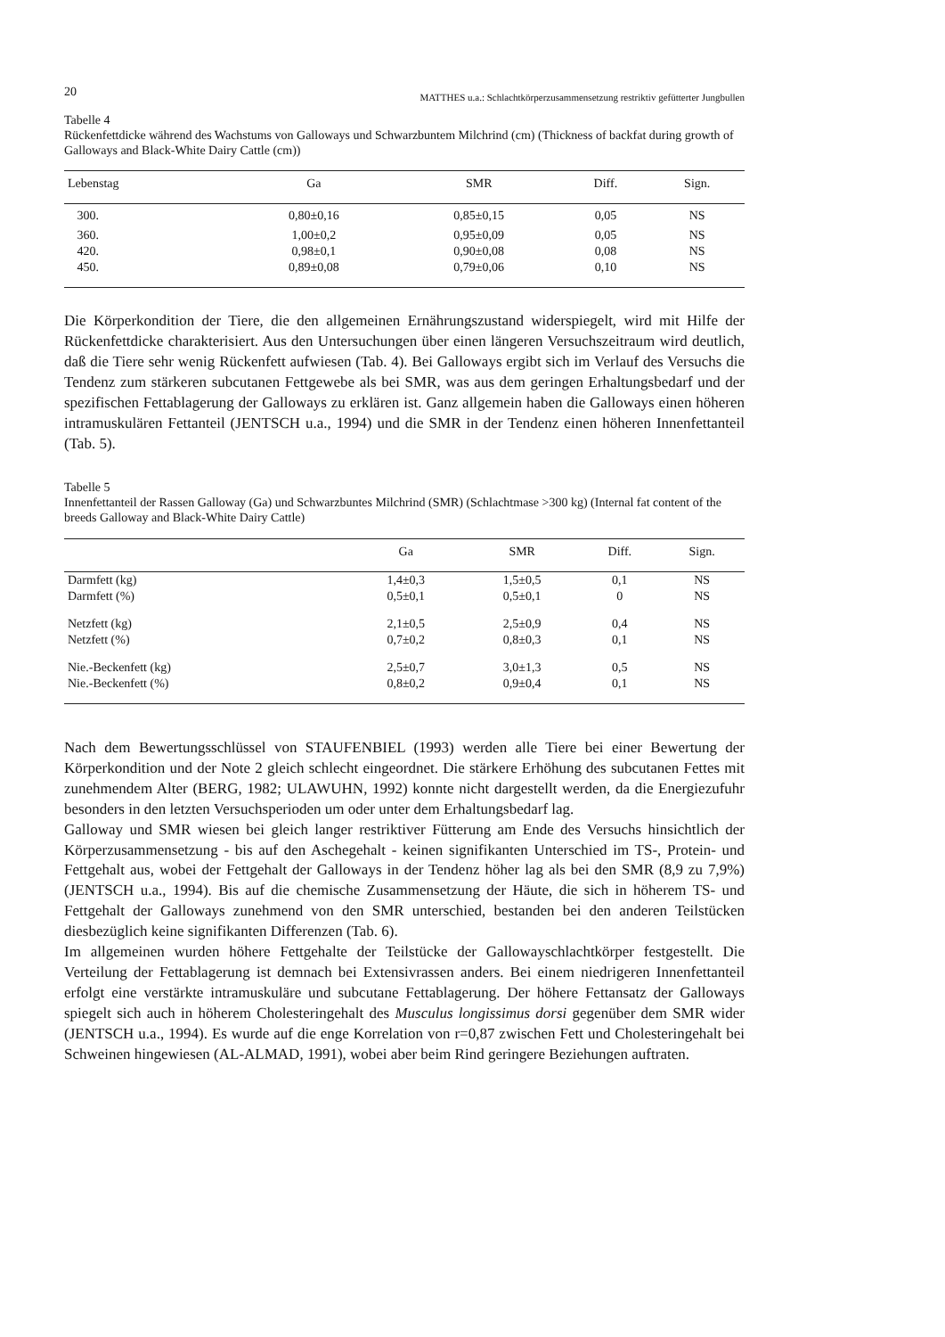20 MATTHES u.a.: Schlachtkörperzusammensetzung restriktiv gefütterter Jungbullen
Tabelle 4
Rückenfettdicke während des Wachstums von Galloways und Schwarzbuntem Milchrind (cm) (Thickness of backfat during growth of Galloways and Black-White Dairy Cattle (cm))
| Lebenstag | Ga | SMR | Diff. | Sign. |
| --- | --- | --- | --- | --- |
| 300. | 0,80±0,16 | 0,85±0,15 | 0,05 | NS |
| 360. | 1,00±0,2 | 0,95±0,09 | 0,05 | NS |
| 420. | 0,98±0,1 | 0,90±0,08 | 0,08 | NS |
| 450. | 0,89±0,08 | 0,79±0,06 | 0,10 | NS |
Die Körperkondition der Tiere, die den allgemeinen Ernährungszustand widerspiegelt, wird mit Hilfe der Rückenfettdicke charakterisiert. Aus den Untersuchungen über einen längeren Versuchszeitraum wird deutlich, daß die Tiere sehr wenig Rückenfett aufwiesen (Tab. 4). Bei Galloways ergibt sich im Verlauf des Versuchs die Tendenz zum stärkeren subcutanen Fettgewebe als bei SMR, was aus dem geringen Erhaltungsbedarf und der spezifischen Fettablagerung der Galloways zu erklären ist. Ganz allgemein haben die Galloways einen höheren intramuskulären Fettanteil (JENTSCH u.a., 1994) und die SMR in der Tendenz einen höheren Innenfettanteil (Tab. 5).
Tabelle 5
Innenfettanteil der Rassen Galloway (Ga) und Schwarzbuntes Milchrind (SMR) (Schlachtmase >300 kg) (Internal fat content of the breeds Galloway and Black-White Dairy Cattle)
| | Ga | SMR | Diff. | Sign. |
| --- | --- | --- | --- | --- |
| Darmfett (kg) | 1,4±0,3 | 1,5±0,5 | 0,1 | NS |
| Darmfett (%) | 0,5±0,1 | 0,5±0,1 | 0 | NS |
| Netzfett (kg) | 2,1±0,5 | 2,5±0,9 | 0,4 | NS |
| Netzfett (%) | 0,7±0,2 | 0,8±0,3 | 0,1 | NS |
| Nie.-Beckenfett (kg) | 2,5±0,7 | 3,0±1,3 | 0,5 | NS |
| Nie.-Beckenfett (%) | 0,8±0,2 | 0,9±0,4 | 0,1 | NS |
Nach dem Bewertungsschlüssel von STAUFENBIEL (1993) werden alle Tiere bei einer Bewertung der Körperkondition und der Note 2 gleich schlecht eingeordnet. Die stärkere Erhöhung des subcutanen Fettes mit zunehmendem Alter (BERG, 1982; ULAWUHN, 1992) konnte nicht dargestellt werden, da die Energiezufuhr besonders in den letzten Versuchsperioden um oder unter dem Erhaltungsbedarf lag.
Galloway und SMR wiesen bei gleich langer restriktiver Fütterung am Ende des Versuchs hinsichtlich der Körperzusammensetzung - bis auf den Aschegehalt - keinen signifikanten Unterschied im TS-, Protein- und Fettgehalt aus, wobei der Fettgehalt der Galloways in der Tendenz höher lag als bei den SMR (8,9 zu 7,9%) (JENTSCH u.a., 1994). Bis auf die chemische Zusammensetzung der Häute, die sich in höherem TS- und Fettgehalt der Galloways zunehmend von den SMR unterschied, bestanden bei den anderen Teilstücken diesbezüglich keine signifikanten Differenzen (Tab. 6).
Im allgemeinen wurden höhere Fettgehalte der Teilstücke der Gallowayschlachtkörper festgestellt. Die Verteilung der Fettablagerung ist demnach bei Extensivrassen anders. Bei einem niedrigeren Innenfettanteil erfolgt eine verstärkte intramuskuläre und subcutane Fettablagerung. Der höhere Fettansatz der Galloways spiegelt sich auch in höherem Cholesteringehalt des Musculus longissimus dorsi gegenüber dem SMR wider (JENTSCH u.a., 1994). Es wurde auf die enge Korrelation von r=0,87 zwischen Fett und Cholesteringehalt bei Schweinen hingewiesen (AL-ALMAD, 1991), wobei aber beim Rind geringere Beziehungen auftraten.